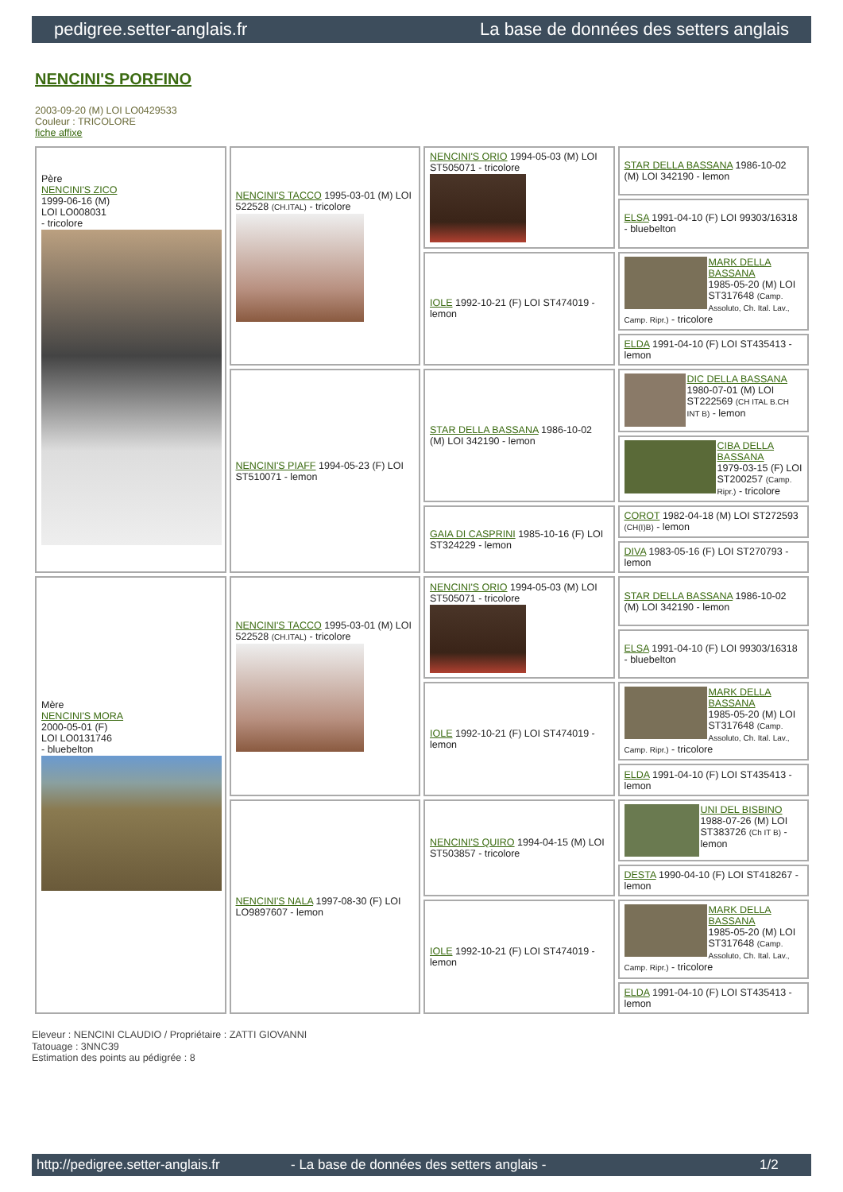pedigree.setter-anglais.fr La base de données des setters anglais
NENCINI'S PORFINO
2003-09-20 (M) LOI LO0429533
Couleur : TRICOLORE
fiche affixe
| Père NENCINI'S ZICO 1999-06-16 (M) LOI LO008031 - tricolore | NENCINI'S TACCO 1995-03-01 (M) LOI 522528 (CH.ITAL) - tricolore | NENCINI'S ORIO 1994-05-03 (M) LOI ST505071 - tricolore | STAR DELLA BASSANA 1986-10-02 (M) LOI 342190 - lemon |
| | | | ELSA 1991-04-10 (F) LOI 99303/16318 - bluebelton |
| | | IOLE 1992-10-21 (F) LOI ST474019 - lemon | MARK DELLA BASSANA 1985-05-20 (M) LOI ST317648 (Camp. Assoluto, Ch. Ital. Lav., Camp. Ripr.) - tricolore |
| | | | ELDA 1991-04-10 (F) LOI ST435413 - lemon |
| | NENCINI'S PIAFF 1994-05-23 (F) LOI ST510071 - lemon | STAR DELLA BASSANA 1986-10-02 (M) LOI 342190 - lemon | DIC DELLA BASSANA 1980-07-01 (M) LOI ST222569 (CH ITAL B.CH INT B) - lemon |
| | | | CIBA DELLA BASSANA 1979-03-15 (F) LOI ST200257 (Camp. Ripr.) - tricolore |
| | | GAIA DI CASPRINI 1985-10-16 (F) LOI ST324229 - lemon | COROT 1982-04-18 (M) LOI ST272593 (CH(I)B) - lemon |
| | | | DIVA 1983-05-16 (F) LOI ST270793 - lemon |
| Mère NENCINI'S MORA 2000-05-01 (F) LOI LO0131746 - bluebelton | NENCINI'S TACCO 1995-03-01 (M) LOI 522528 (CH.ITAL) - tricolore | NENCINI'S ORIO 1994-05-03 (M) LOI ST505071 - tricolore | STAR DELLA BASSANA 1986-10-02 (M) LOI 342190 - lemon |
| | | | ELSA 1991-04-10 (F) LOI 99303/16318 - bluebelton |
| | | IOLE 1992-10-21 (F) LOI ST474019 - lemon | MARK DELLA BASSANA 1985-05-20 (M) LOI ST317648 (Camp. Assoluto, Ch. Ital. Lav., Camp. Ripr.) - tricolore |
| | | | ELDA 1991-04-10 (F) LOI ST435413 - lemon |
| | NENCINI'S NALA 1997-08-30 (F) LOI LO9897607 - lemon | NENCINI'S QUIRO 1994-04-15 (M) LOI ST503857 - tricolore | UNI DEL BISBINO 1988-07-26 (M) LOI ST383726 (Ch IT B) - lemon |
| | | | DESTA 1990-04-10 (F) LOI ST418267 - lemon |
| | | IOLE 1992-10-21 (F) LOI ST474019 - lemon | MARK DELLA BASSANA 1985-05-20 (M) LOI ST317648 (Camp. Assoluto, Ch. Ital. Lav., Camp. Ripr.) - tricolore |
| | | | ELDA 1991-04-10 (F) LOI ST435413 - lemon |
Eleveur : NENCINI CLAUDIO / Propriétaire : ZATTI GIOVANNI
Tatouage : 3NNC39
Estimation des points au pédigrée : 8
http://pedigree.setter-anglais.fr - La base de données des setters anglais - 1/2